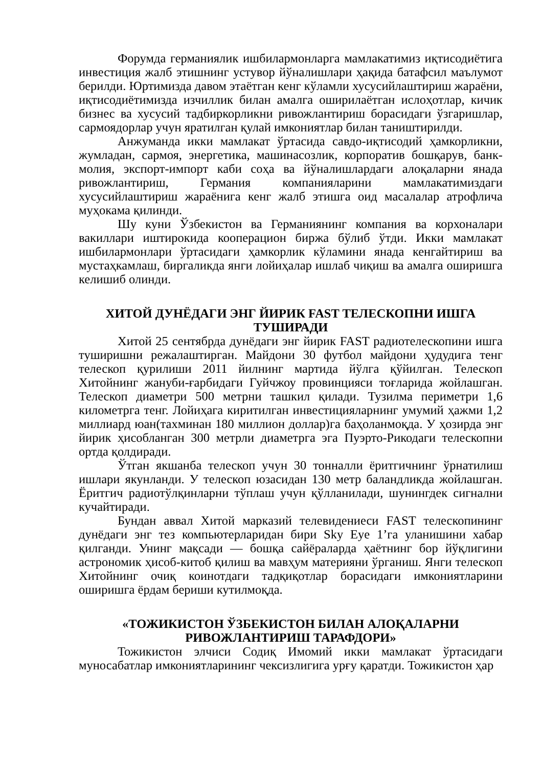Форумда германиялик ишбилармонларга мамлакатимиз иқтисодиётига инвестиция жалб этишнинг устувор йўналишлари ҳақида батафсил маълумот берилди. Юртимизда давом этаётган кенг кўламли хусусийлаштириш жараёни, иқтисодиётимизда изчиллик билан амалга оширилаётган ислоҳотлар, кичик бизнес ва хусусий тадбиркорликни ривожлантириш борасидаги ўзгаришлар, сармоядорлар учун яратилган қулай имкониятлар билан таништирилди.
Анжуманда икки мамлакат ўртасида савдо-иқтисодий ҳамкорликни, жумладан, сармоя, энергетика, машинасозлик, корпоратив бошқарув, банк-молия, экспорт-импорт каби соҳа ва йўналишлардаги алоқаларни янада ривожлантириш, Германия компанияларини мамлакатимиздаги хусусийлаштириш жараёнига кенг жалб этишга оид масалалар атрофлича муҳокама қилинди.
Шу куни Ўзбекистон ва Германиянинг компания ва корхоналари вакиллари иштирокида кооперацион биржа бўлиб ўтди. Икки мамлакат ишбилармонлари ўртасидаги ҳамкорлик кўламини янада кенгайтириш ва мустаҳкамлаш, биргаликда янги лойиҳалар ишлаб чиқиш ва амалга оширишга келишиб олинди.
ХИТОЙ ДУНЁДАГИ ЭНГ ЙИРИК FAST ТЕЛЕСКОПНИ ИШГА ТУШИРАДИ
Хитой 25 сентябрда дунёдаги энг йирик FAST радиотелескопини ишга туширишни режалаштирган. Майдони 30 футбол майдони ҳудудига тенг телескоп қурилиши 2011 йилнинг мартида йўлга қўйилган. Телескоп Хитойнинг жануби-ғарбидаги Гуйчжоу провинцияси тоғларида жойлашган. Телескоп диаметри 500 метрни ташкил қилади. Тузилма периметри 1,6 километрга тенг. Лойиҳага киритилган инвестицияларнинг умумий ҳажми 1,2 миллиард юан(тахминан 180 миллион доллар)га баҳоланмоқда. У ҳозирда энг йирик ҳисобланган 300 метрли диаметрга эга Пуэрто-Рикодаги телескопни ортда қолдиради.
Ўтган якшанба телескоп учун 30 тонналли ёритгичнинг ўрнатилиш ишлари якунланди. У телескоп юзасидан 130 метр баландликда жойлашган. Ёритгич радиотўлқинларни тўплаш учун қўлланилади, шунингдек сигнални кучайтиради.
Бундан аввал Хитой марказий телевидениеси FAST телескопининг дунёдаги энг тез компьютерларидан бири Sky Eye 1’га уланишини хабар қилганди. Унинг мақсади — бошқа сайёраларда ҳаётнинг бор йўқлигини астрономик ҳисоб-китоб қилиш ва мавҳум материяни ўрганиш. Янги телескоп Хитойнинг очиқ коинотдаги тадқиқотлар борасидаги имкониятларини оширишга ёрдам бериши кутилмоқда.
«ТОЖИКИСТОН ЎЗБЕКИСТОН БИЛАН АЛОҚАЛАРНИ РИВОЖЛАНТИРИШ ТАРАФДОРИ»
Тожикистон элчиси Содиқ Имомий икки мамлакат ўртасидаги муносабатлар имкониятларининг чексизлигига урғу қаратди. Тожикистон ҳар